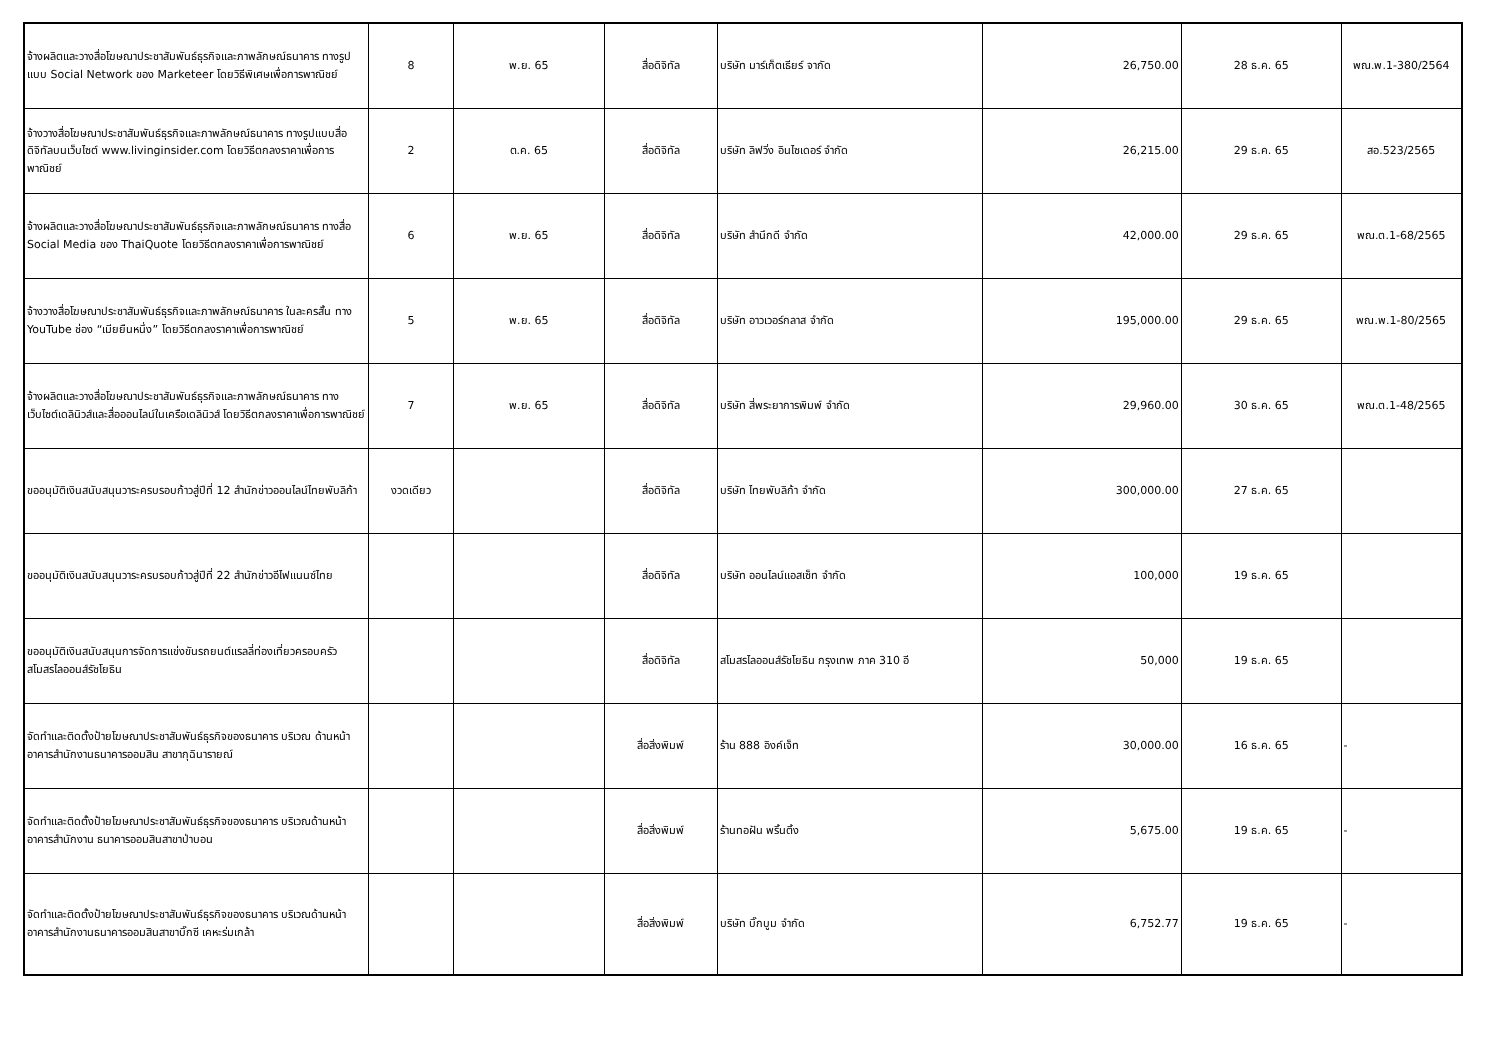| จ้างผลิตและวางสื่อโฆษณาประชาสัมพันธ์ธุรกิจและภาพลักษณ์ธนาคาร ทางรูปแบบ Social Network ของ Marketeer โดยวิธีพิเศษเพื่อการพาณิชย์ | 8 | พ.ย. 65 | สื่อดิจิทัล | บริษัท มาร์เก็ตเธียร์ จากัด | 26,750.00 | 28 ธ.ค. 65 | พณ.พ.1-380/2564 |
| จ้างวางสื่อโฆษณาประชาสัมพันธ์ธุรกิจและภาพลักษณ์ธนาคาร ทางรูปแบบสื่อดิจิทัลบนเว็บไซต์ www.livinginsider.com โดยวิธีตกลงราคาเพื่อการพาณิชย์ | 2 | ต.ค. 65 | สื่อดิจิทัล | บริษัท ลิฟวิ่ง อินไซเดอร์ จำกัด | 26,215.00 | 29 ธ.ค. 65 | สอ.523/2565 |
| จ้างผลิตและวางสื่อโฆษณาประชาสัมพันธ์ธุรกิจและภาพลักษณ์ธนาคาร ทางสื่อ Social Media ของ ThaiQuote โดยวิธีตกลงราคาเพื่อการพาณิชย์ | 6 | พ.ย. 65 | สื่อดิจิทัล | บริษัท สำนึกดี จำกัด | 42,000.00 | 29 ธ.ค. 65 | พณ.ต.1-68/2565 |
| จ้างวางสื่อโฆษณาประชาสัมพันธ์ธุรกิจและภาพลักษณ์ธนาคาร ในละครสั้น ทาง YouTube ช่อง “เมียยืนหนึ่ง” โดยวิธีตกลงราคาเพื่อการพาณิชย์ | 5 | พ.ย. 65 | สื่อดิจิทัล | บริษัท อาวเวอร์กลาส จำกัด | 195,000.00 | 29 ธ.ค. 65 | พณ.พ.1-80/2565 |
| จ้างผลิตและวางสื่อโฆษณาประชาสัมพันธ์ธุรกิจและภาพลักษณ์ธนาคาร ทางเว็บไซต์เดลินิวส์และสื่อออนไลน์ในเครือเดลินิวส์ โดยวิธีตกลงราคาเพื่อการพาณิชย์ | 7 | พ.ย. 65 | สื่อดิจิทัล | บริษัท สี่พระยาการพิมพ์ จำกัด | 29,960.00 | 30 ธ.ค. 65 | พณ.ต.1-48/2565 |
| ขออนุมัติเงินสนับสนุนวาระครบรอบก้าวสู่ปีที่ 12 สำนักข่าวออนไลน์ไทยพับลิก้า | งวดเดียว | | สื่อดิจิทัล | บริษัท ไทยพับลิก้า จำกัด | 300,000.00 | 27 ธ.ค. 65 | |
| ขออนุมัติเงินสนับสนุนวาระครบรอบก้าวสู่ปีที่ 22 สำนักข่าวอีไฟแนนซ์ไทย | | | สื่อดิจิทัล | บริษัท ออนไลน์แอสเซ็ท จำกัด | 100,000 | 19 ธ.ค. 65 | |
| ขออนุมัติเงินสนับสนุนการจัดการแข่งขันรถยนต์แรลลี่ท่องเที่ยวครอบครัว สโมสรไลออนส์รัชโยธิน | | | สื่อดิจิทัล | สโมสรไลออนส์รัชโยธิน กรุงเทพ ภาค 310 อี | 50,000 | 19 ธ.ค. 65 | |
| จัดทำและติดตั้งป้ายโฆษณาประชาสัมพันธ์ธุรกิจของธนาคาร บริเวณ ด้านหน้าอาคารสำนักงานธนาคารออมสิน สาขากุฉินารายณ์ | | | สื่อสิ่งพิมพ์ | ร้าน 888 อิงค์เจ็ท | 30,000.00 | 16 ธ.ค. 65 | - |
| จัดทำและติดตั้งป้ายโฆษณาประชาสัมพันธ์ธุรกิจของธนาคาร บริเวณด้านหน้าอาคารสำนักงาน ธนาคารออมสินสาขาป่าบอน | | | สื่อสิ่งพิมพ์ | ร้านทอฝัน พริ้นติ้ง | 5,675.00 | 19 ธ.ค. 65 | - |
| จัดทำและติดตั้งป้ายโฆษณาประชาสัมพันธ์ธุรกิจของธนาคาร บริเวณด้านหน้าอาคารสำนักงานธนาคารออมสินสาขาบิ๊กซี เคหะร่มเกล้า | | | สื่อสิ่งพิมพ์ | บริษัท บิ๊กบูม จำกัด | 6,752.77 | 19 ธ.ค. 65 | - |